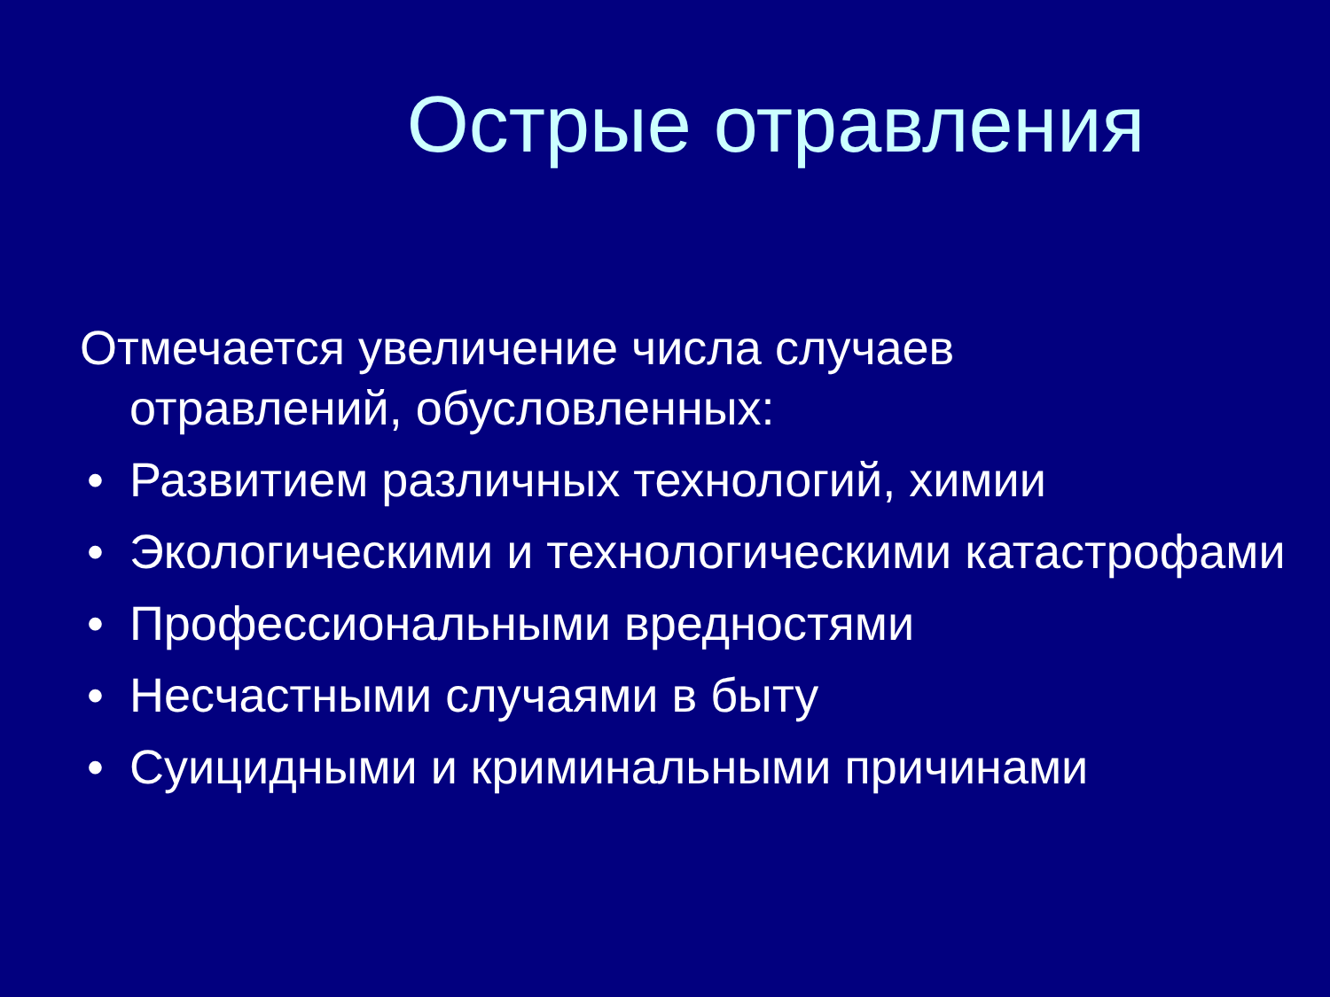Острые отравления
Отмечается увеличение числа случаев отравлений, обусловленных:
• Развитием различных технологий, химии
• Экологическими и технологическими катастрофами
• Профессиональными вредностями
• Несчастными случаями в быту
• Суицидными и криминальными причинами